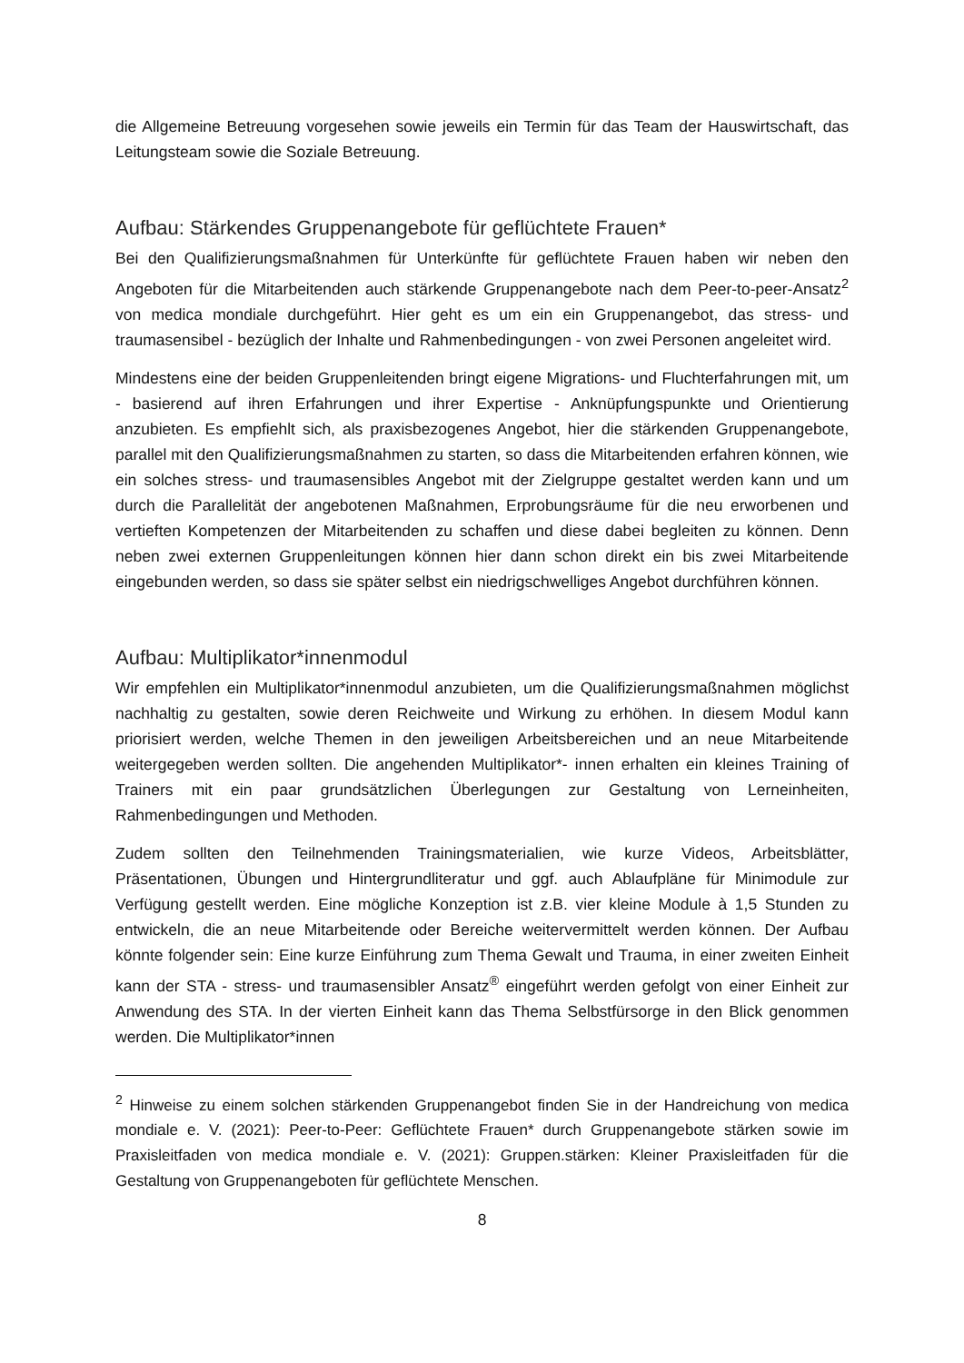die Allgemeine Betreuung vorgesehen sowie jeweils ein Termin für das Team der Hauswirtschaft, das Leitungsteam sowie die Soziale Betreuung.
Aufbau: Stärkendes Gruppenangebote für geflüchtete Frauen*
Bei den Qualifizierungsmaßnahmen für Unterkünfte für geflüchtete Frauen haben wir neben den Angeboten für die Mitarbeitenden auch stärkende Gruppenangebote nach dem Peer-to-peer-Ansatz<sup>2</sup> von medica mondiale durchgeführt. Hier geht es um ein ein Gruppenangebot, das stress- und traumasensibel - bezüglich der Inhalte und Rahmenbedingungen - von zwei Personen angeleitet wird.
Mindestens eine der beiden Gruppenleitenden bringt eigene Migrations- und Fluchterfahrungen mit, um - basierend auf ihren Erfahrungen und ihrer Expertise - Anknüpfungspunkte und Orientierung anzubieten. Es empfiehlt sich, als praxisbezogenes Angebot, hier die stärkenden Gruppenangebote, parallel mit den Qualifizierungsmaßnahmen zu starten, so dass die Mitarbeitenden erfahren können, wie ein solches stress- und traumasensibles Angebot mit der Zielgruppe gestaltet werden kann und um durch die Parallelität der angebotenen Maßnahmen, Erprobungsräume für die neu erworbenen und vertieften Kompetenzen der Mitarbeitenden zu schaffen und diese dabei begleiten zu können. Denn neben zwei externen Gruppenleitungen können hier dann schon direkt ein bis zwei Mitarbeitende eingebunden werden, so dass sie später selbst ein niedrigschwelliges Angebot durchführen können.
Aufbau: Multiplikator*innenmodul
Wir empfehlen ein Multiplikator*innenmodul anzubieten, um die Qualifizierungsmaßnahmen möglichst nachhaltig zu gestalten, sowie deren Reichweite und Wirkung zu erhöhen. In diesem Modul kann priorisiert werden, welche Themen in den jeweiligen Arbeitsbereichen und an neue Mitarbeitende weitergegeben werden sollten. Die angehenden Multiplikator*- innen erhalten ein kleines Training of Trainers mit ein paar grundsätzlichen Überlegungen zur Gestaltung von Lerneinheiten, Rahmenbedingungen und Methoden.
Zudem sollten den Teilnehmenden Trainingsmaterialien, wie kurze Videos, Arbeitsblätter, Präsentationen, Übungen und Hintergrundliteratur und ggf. auch Ablaufpläne für Minimodule zur Verfügung gestellt werden. Eine mögliche Konzeption ist z.B. vier kleine Module à 1,5 Stunden zu entwickeln, die an neue Mitarbeitende oder Bereiche weitervermittelt werden können. Der Aufbau könnte folgender sein: Eine kurze Einführung zum Thema Gewalt und Trauma, in einer zweiten Einheit kann der STA - stress- und traumasensibler Ansatz<sup>®</sup> eingeführt werden gefolgt von einer Einheit zur Anwendung des STA. In der vierten Einheit kann das Thema Selbstfürsorge in den Blick genommen werden. Die Multiplikator*innen
<sup>2</sup> Hinweise zu einem solchen stärkenden Gruppenangebot finden Sie in der Handreichung von medica mondiale e. V. (2021): Peer-to-Peer: Geflüchtete Frauen* durch Gruppenangebote stärken sowie im Praxisleitfaden von medica mondiale e. V. (2021): Gruppen.stärken: Kleiner Praxisleitfaden für die Gestaltung von Gruppenangeboten für geflüchtete Menschen.
8